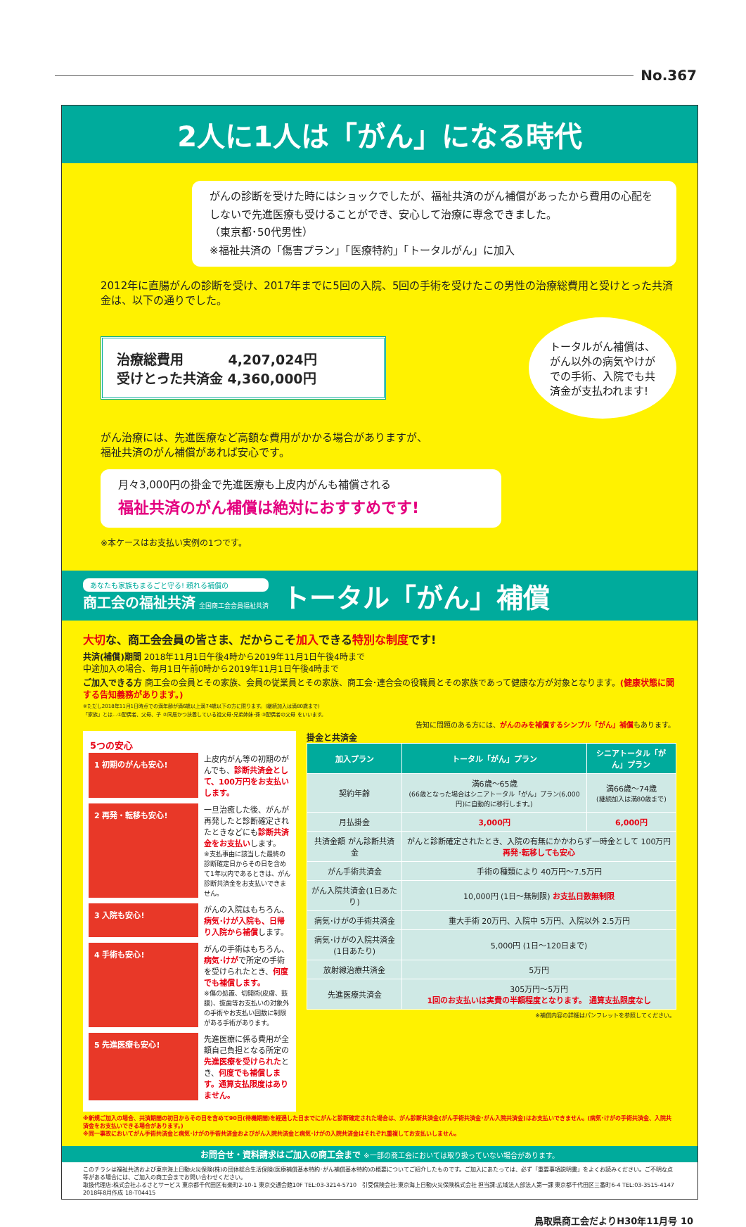No.367
2人に1人は「がん」になる時代
がんの診断を受けた時にはショックでしたが、福祉共済のがん補償があったから費用の心配をしないで先進医療も受けることができ、安心して治療に専念できました。
（東京都･50代男性）
※福祉共済の「傷害プラン」「医療特約」「トータルがん」に加入
2012年に直腸がんの診断を受け、2017年までに5回の入院、5回の手術を受けたこの男性の治療総費用と受けとった共済金は、以下の通りでした。
治療総費用　　　 4,207,024円
受けとった共済金 4,360,000円
トータルがん補償は、がん以外の病気やけがでの手術、入院でも共済金が支払われます!
がん治療には、先進医療など高額な費用がかかる場合がありますが、
福祉共済のがん補償があれば安心です。
月々3,000円の掛金で先進医療も上皮内がんも補償される
福祉共済のがん補償は絶対におすすめです!
※本ケースはお支払い実例の1つです。
あなたも家族もまるごと守る! 頼れる補償の
商工会の福祉共済 全国商工会会員福祉共済
トータル「がん」補償
大切な、商工会会員の皆さま、だからこそ加入できる特別な制度です!
共済(補償)期間 2018年11月1日午後4時から2019年11月1日午後4時まで
中途加入の場合、毎月1日午前0時から2019年11月1日午後4時まで
ご加入できる方 商工会の会員とその家族、会員の従業員とその家族、商工会･連合会の役職員とその家族であって健康な方が対象となります。(健康状態に関する告知義務があります。)
※ただし2018年11月1日時点での満年齢が満6歳以上満74歳以下の方に限ります。(継続加入は満80歳まで)
「家族」とは…①配偶者、父母、子 ②同居かつ扶養している祖父母･兄弟姉妹･孫 ③配偶者の父母 をいいます。
告知に問題のある方には、がんのみを補償する シンプル「がん」補償もあります。
5つの安心
1 初期のがんも安心! 上皮内がん等の初期のがんでも、診断共済金として、100万円をお支払いします。
2 再発・転移も安心! 一旦治癒した後、がんが再発したと診断確定されたときなどにも診断共済金をお支払いします。
※支払事由に該当した最終の診断確定日からその日を含めて1年以内であるときは、がん診断共済金をお支払いできません。
3 入院も安心! がんの入院はもちろん、病気･けが入院も、日帰り入院から補償します。
4 手術も安心! がんの手術はもちろん、病気･けがで所定の手術を受けられたとき、何度でも補償します。
※傷の処置、切開術(皮膚、鼓膜)、抜歯等お支払いの対象外の手術やお支払い回数に制限がある手術があります。
5 先進医療も安心! 先進医療に係る費用が全額自己負担となる所定の先進医療を受けられたとき、何度でも補償します。通算支払限度はありません。
掛金と共済金
| 加入プラン | トータル「がん」プラン | シニアトータル「がん」プラン |
| --- | --- | --- |
| 契約年齢 | 満6歳～65歳 (66歳となった場合はシニアトータル「がん」プラン(6,000円)に自動的に移行します。) | 満66歳～74歳 (継続加入は満80歳まで) |
| 月払掛金 | 3,000円 | 6,000円 |
| 共済金額 がん診断共済金 | がんと診断確定されたとき、入院の有無にかかわらず一時金として 100万円 再発･転移しても安心 | |
| がん手術共済金 | 手術の種類により 40万円～7.5万円 | |
| がん入院共済金(1日あたり) | 10,000円 (1日～無制限) お支払日数無制限 | |
| 病気･けがの手術共済金 | 重大手術 20万円、入院中 5万円、入院以外 2.5万円 | |
| 病気･けがの入院共済金(1日あたり) | 5,000円 (1日～120日まで) | |
| 放射線治療共済金 | 5万円 | |
| 先進医療共済金 | 305万円～5万円 1回のお支払いは実費の半額程度となります。 通算支払限度なし | |
※補償内容の詳細はパンフレットを参照してください。
※新規ご加入の場合、共済期間の初日からその日を含めて90日(待機期間)を経過した日までにがんと診断確定された場合は、がん診断共済金(がん手術共済金･がん入院共済金)はお支払いできません。(病気･けがの手術共済金、入院共済金をお支払いできる場合があります。)
※同一事故においてがん手術共済金と病気･けがの手術共済金およびがん入院共済金と病気･けがの入院共済金はそれぞれ重複してお支払いしません。
お問合せ・資料請求はご加入の商工会まで ※一部の商工会においては取り扱っていない場合があります。
このチラシは福祉共済および東京海上日動火災保険(株)の団体総合生活保険(医療補償基本特約･がん補償基本特約)の概要についてご紹介したものです。ご加入にあたっては、必ず「重要事項説明書」をよくお読みください。ご不明な点等がある場合には、ご加入の商工会までお問い合わせください。
取扱代理店:株式会社ふるさとサービス 東京都千代田区有楽町2-10-1 東京交通会館10F TEL:03-3214-5710　引受保険会社:東京海上日動火災保険株式会社 担当課:広域法人部法人第一課 東京都千代田区三番町6-4 TEL:03-3515-4147
2018年8月作成 18-T04415
鳥取県商工会だよりH30年11月号 10